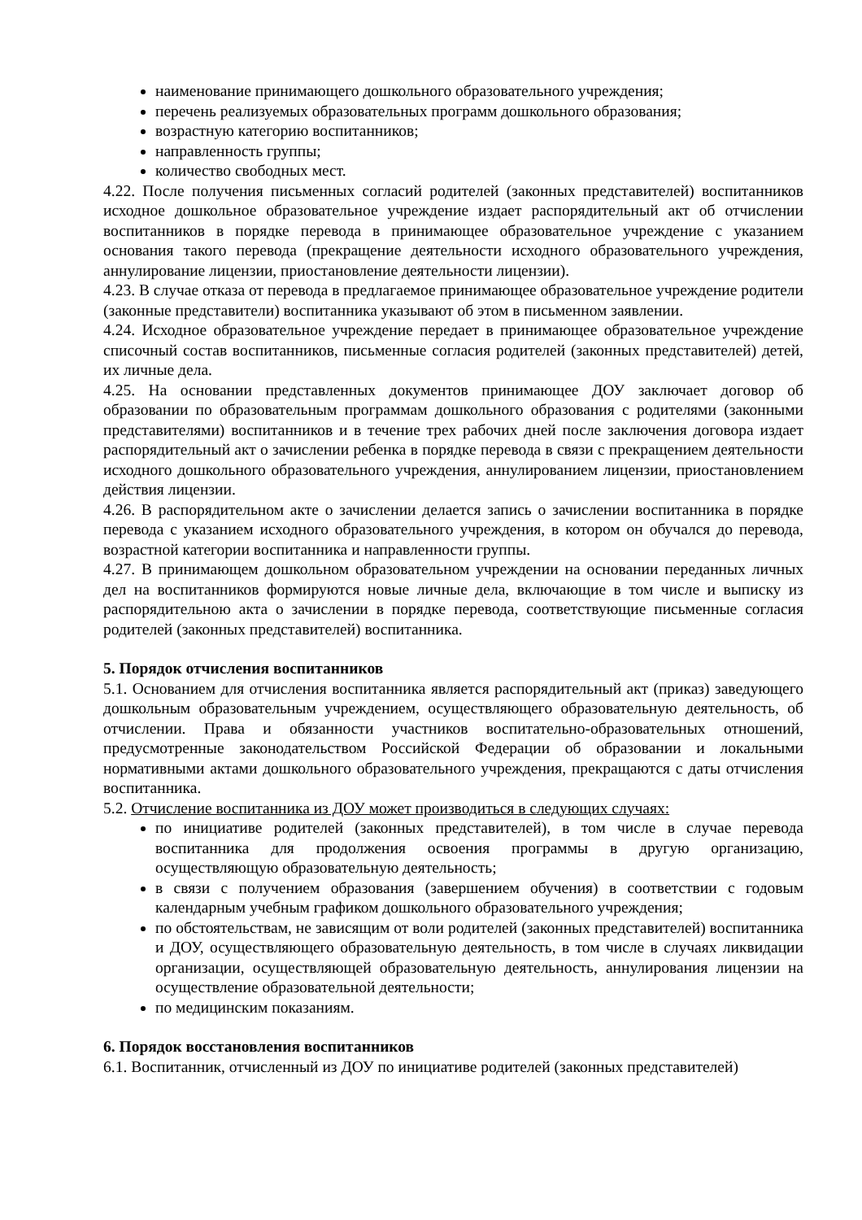наименование принимающего дошкольного образовательного учреждения;
перечень реализуемых образовательных программ дошкольного образования;
возрастную категорию воспитанников;
направленность группы;
количество свободных мест.
4.22. После получения письменных согласий родителей (законных представителей) воспитанников исходное дошкольное образовательное учреждение издает распорядительный акт об отчислении воспитанников в порядке перевода в принимающее образовательное учреждение с указанием основания такого перевода (прекращение деятельности исходного образовательного учреждения, аннулирование лицензии, приостановление деятельности лицензии).
4.23. В случае отказа от перевода в предлагаемое принимающее образовательное учреждение родители (законные представители) воспитанника указывают об этом в письменном заявлении.
4.24. Исходное образовательное учреждение передает в принимающее образовательное учреждение списочный состав воспитанников, письменные согласия родителей (законных представителей) детей, их личные дела.
4.25. На основании представленных документов принимающее ДОУ заключает договор об образовании по образовательным программам дошкольного образования с родителями (законными представителями) воспитанников и в течение трех рабочих дней после заключения договора издает распорядительный акт о зачислении ребенка в порядке перевода в связи с прекращением деятельности исходного дошкольного образовательного учреждения, аннулированием лицензии, приостановлением действия лицензии.
4.26. В распорядительном акте о зачислении делается запись о зачислении воспитанника в порядке перевода с указанием исходного образовательного учреждения, в котором он обучался до перевода, возрастной категории воспитанника и направленности группы.
4.27. В принимающем дошкольном образовательном учреждении на основании переданных личных дел на воспитанников формируются новые личные дела, включающие в том числе и выписку из распорядительною акта о зачислении в порядке перевода, соответствующие письменные согласия родителей (законных представителей) воспитанника.
5. Порядок отчисления воспитанников
5.1. Основанием для отчисления воспитанника является распорядительный акт (приказ) заведующего дошкольным образовательным учреждением, осуществляющего образовательную деятельность, об отчислении. Права и обязанности участников воспитательно-образовательных отношений, предусмотренные законодательством Российской Федерации об образовании и локальными нормативными актами дошкольного образовательного учреждения, прекращаются с даты отчисления воспитанника.
5.2. Отчисление воспитанника из ДОУ может производиться в следующих случаях:
по инициативе родителей (законных представителей), в том числе в случае перевода воспитанника для продолжения освоения программы в другую организацию, осуществляющую образовательную деятельность;
в связи с получением образования (завершением обучения) в соответствии с годовым календарным учебным графиком дошкольного образовательного учреждения;
по обстоятельствам, не зависящим от воли родителей (законных представителей) воспитанника и ДОУ, осуществляющего образовательную деятельность, в том числе в случаях ликвидации организации, осуществляющей образовательную деятельность, аннулирования лицензии на осуществление образовательной деятельности;
по медицинским показаниям.
6. Порядок восстановления воспитанников
6.1. Воспитанник, отчисленный из ДОУ по инициативе родителей (законных представителей)